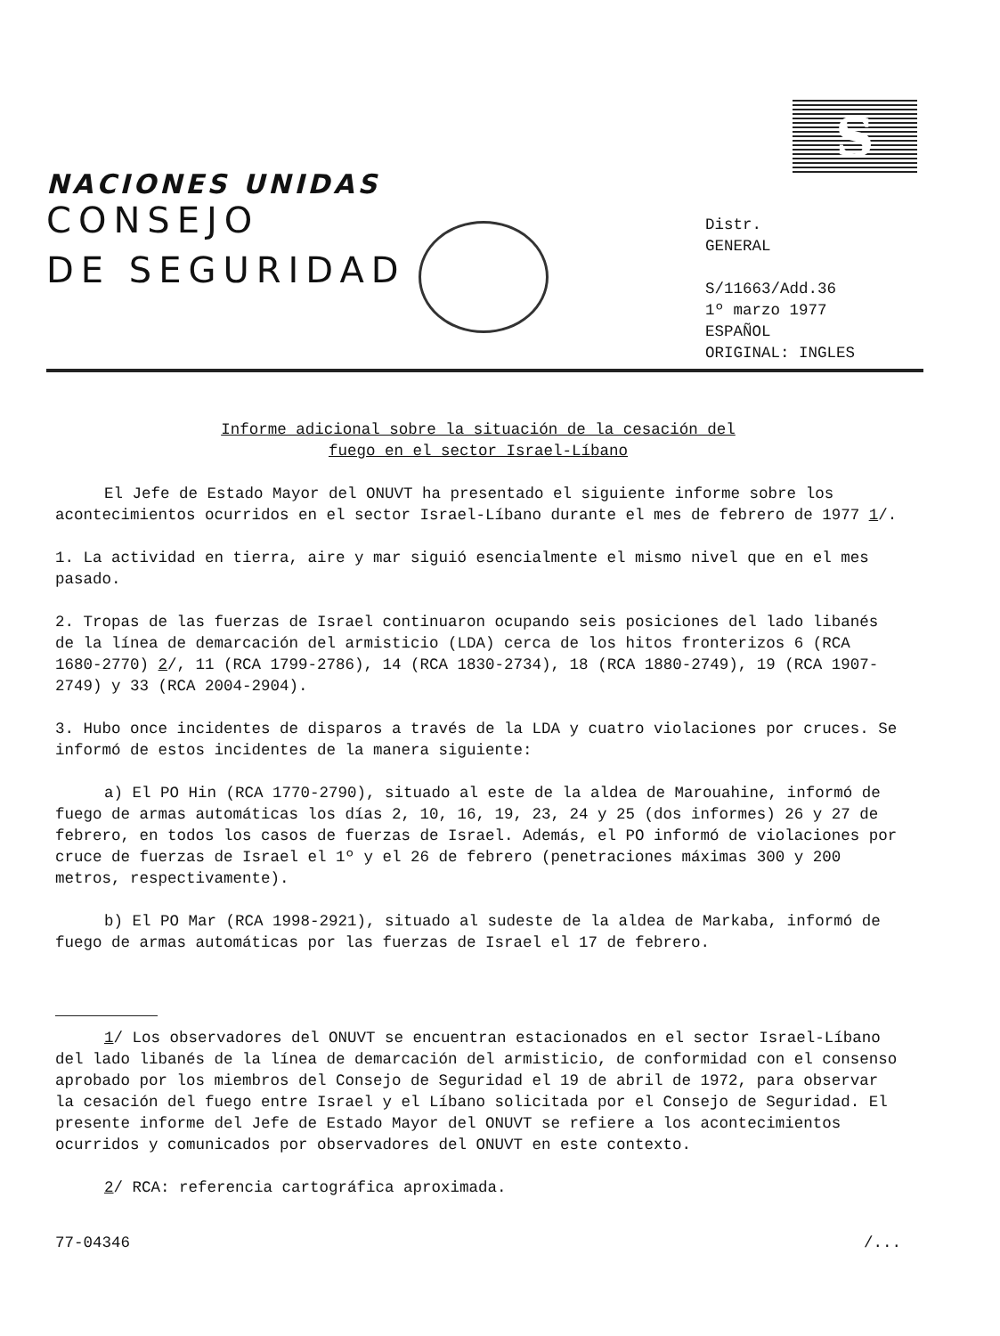S
NACIONES UNIDAS
CONSEJO
DE SEGURIDAD
Distr.
GENERAL
S/11663/Add.36
1º marzo 1977
ESPAÑOL
ORIGINAL: INGLES
Informe adicional sobre la situación de la cesación del
fuego en el sector Israel-Líbano
El Jefe de Estado Mayor del ONUVT ha presentado el siguiente informe sobre los acontecimientos ocurridos en el sector Israel-Líbano durante el mes de febrero de 1977 1/.
1. La actividad en tierra, aire y mar siguió esencialmente el mismo nivel que en el mes pasado.
2. Tropas de las fuerzas de Israel continuaron ocupando seis posiciones del lado libanés de la línea de demarcación del armisticio (LDA) cerca de los hitos fronterizos 6 (RCA 1680-2770) 2/, 11 (RCA 1799-2786), 14 (RCA 1830-2734), 18 (RCA 1880-2749), 19 (RCA 1907-2749) y 33 (RCA 2004-2904).
3. Hubo once incidentes de disparos a través de la LDA y cuatro violaciones por cruces. Se informó de estos incidentes de la manera siguiente:
a) El PO Hin (RCA 1770-2790), situado al este de la aldea de Marouahine, informó de fuego de armas automáticas los días 2, 10, 16, 19, 23, 24 y 25 (dos informes) 26 y 27 de febrero, en todos los casos de fuerzas de Israel. Además, el PO informó de violaciones por cruce de fuerzas de Israel el 1º y el 26 de febrero (penetraciones máximas 300 y 200 metros, respectivamente).
b) El PO Mar (RCA 1998-2921), situado al sudeste de la aldea de Markaba, informó de fuego de armas automáticas por las fuerzas de Israel el 17 de febrero.
1/ Los observadores del ONUVT se encuentran estacionados en el sector Israel-Líbano del lado libanés de la línea de demarcación del armisticio, de conformidad con el consenso aprobado por los miembros del Consejo de Seguridad el 19 de abril de 1972, para observar la cesación del fuego entre Israel y el Líbano solicitada por el Consejo de Seguridad. El presente informe del Jefe de Estado Mayor del ONUVT se refiere a los acontecimientos ocurridos y comunicados por observadores del ONUVT en este contexto.
2/ RCA: referencia cartográfica aproximada.
77-04346 /...